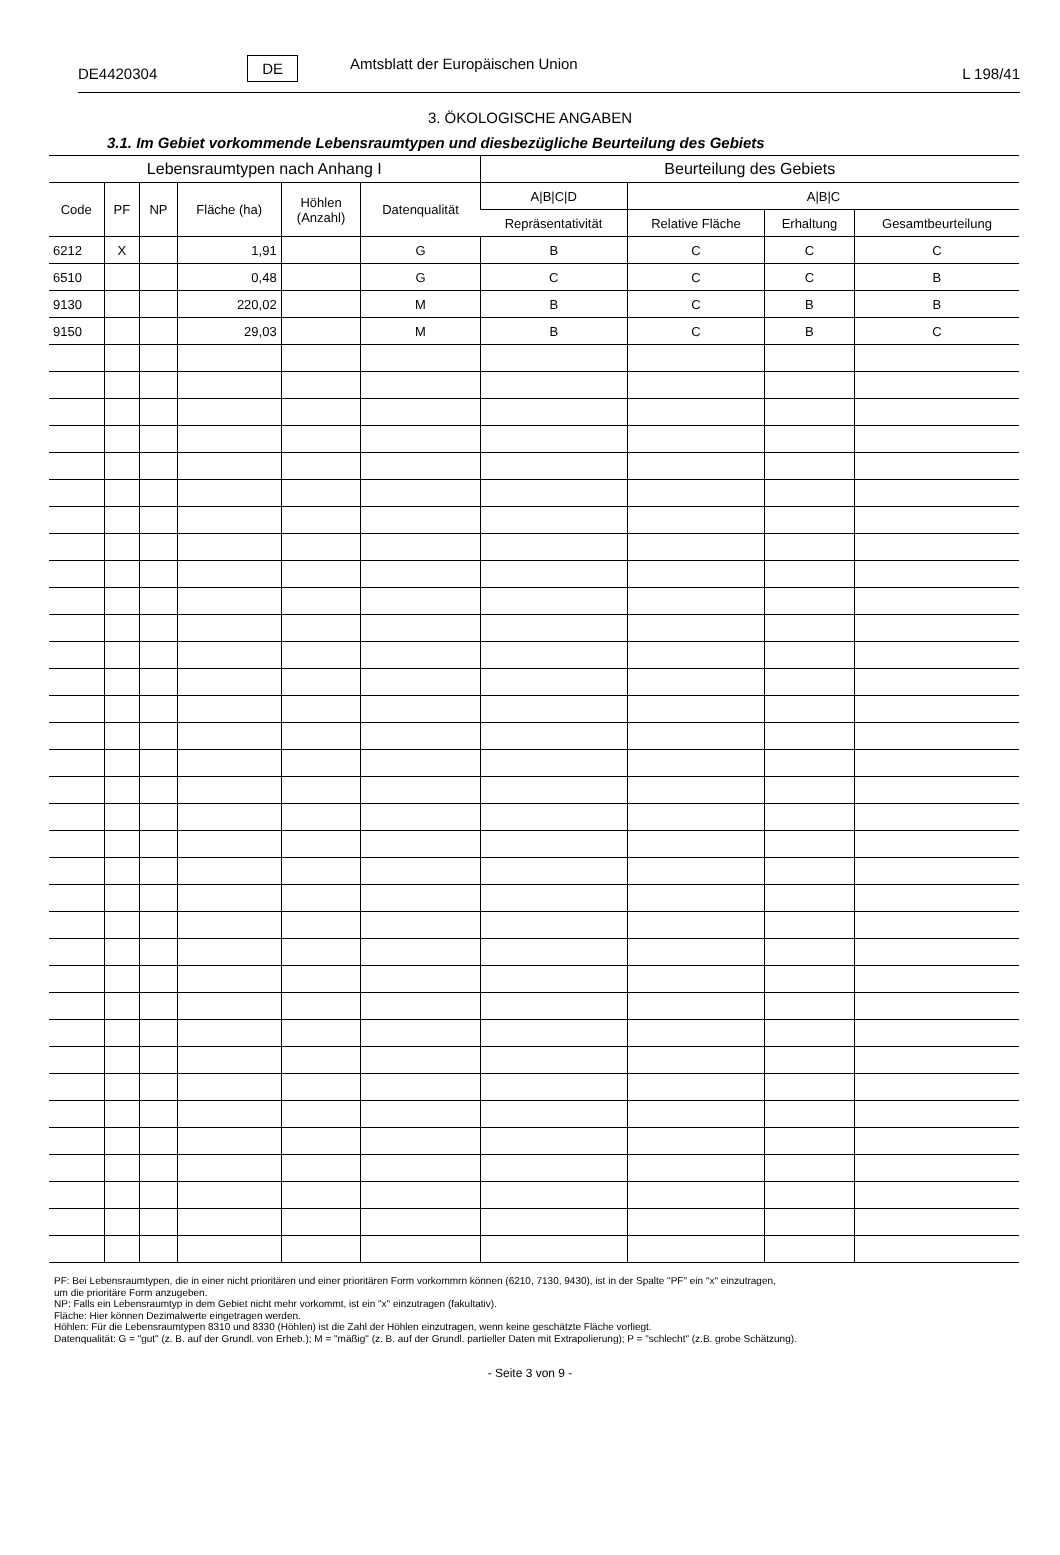DE4420304 DE Amtsblatt der Europäischen Union L 198/41
3. ÖKOLOGISCHE ANGABEN
3.1. Im Gebiet vorkommende Lebensraumtypen und diesbezügliche Beurteilung des Gebiets
| Lebensraumtypen nach Anhang I | | | | | | Beurteilung des Gebiets | | | |
| --- | --- | --- | --- | --- | --- | --- | --- | --- | --- |
| Code | PF | NP | Fläche (ha) | Höhlen (Anzahl) | Datenqualität | A/B/C/D | A/B/C | | |
| | | | | | | Repräsentativität | Relative Fläche | Erhaltung | Gesamtbeurteilung |
| 6212 | X | | 1,91 | | G | B | C | C | C |
| 6510 | | | 0,48 | | G | C | C | C | B |
| 9130 | | | 220,02 | | M | B | C | B | B |
| 9150 | | | 29,03 | | M | B | C | B | C |
PF: Bei Lebensraumtypen, die in einer nicht prioritären und einer prioritären Form vorkommrn können (6210, 7130, 9430), ist in der Spalte "PF" ein "x" einzutragen,
um die prioritäre Form anzugeben.
NP: Falls ein Lebensraumtyp in dem Gebiet nicht mehr vorkommt, ist ein "x" einzutragen (fakultativ).
Fläche: Hier können Dezimalwerte eingetragen werden.
Höhlen: Für die Lebensraumtypen 8310 und 8330 (Höhlen) ist die Zahl der Höhlen einzutragen, wenn keine geschätzte Fläche vorliegt.
Datenqualität: G = "gut" (z. B. auf der Grundl. von Erheb.); M = "mäßig" (z. B. auf der Grundl. partieller Daten mit Extrapolierung); P = "schlecht" (z.B. grobe Schätzung).
- Seite 3 von 9 -